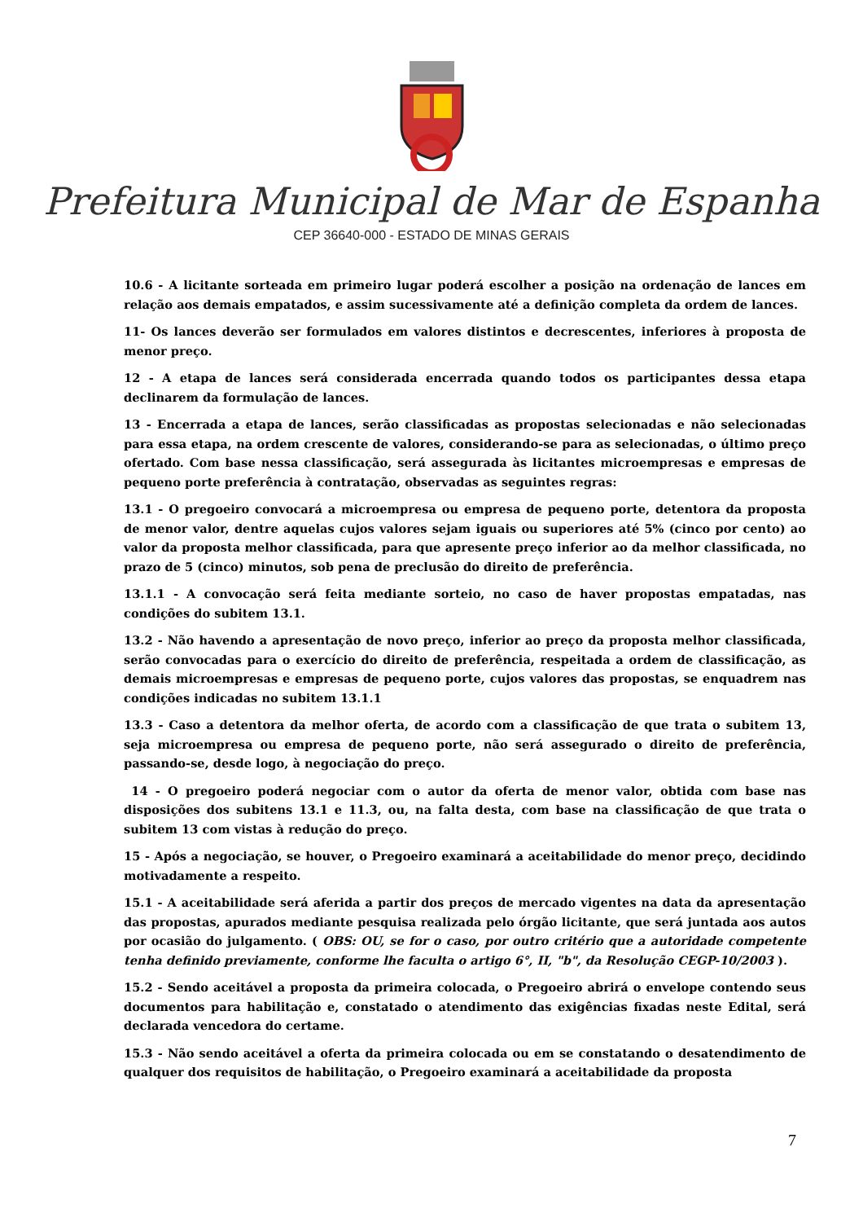Prefeitura Municipal de Mar de Espanha
CEP 36640-000 - ESTADO DE MINAS GERAIS
10.6 - A licitante sorteada em primeiro lugar poderá escolher a posição na ordenação de lances em relação aos demais empatados, e assim sucessivamente até a definição completa da ordem de lances.
11- Os lances deverão ser formulados em valores distintos e decrescentes, inferiores à proposta de menor preço.
12 - A etapa de lances será considerada encerrada quando todos os participantes dessa etapa declinarem da formulação de lances.
13 - Encerrada a etapa de lances, serão classificadas as propostas selecionadas e não selecionadas para essa etapa, na ordem crescente de valores, considerando-se para as selecionadas, o último preço ofertado. Com base nessa classificação, será assegurada às licitantes microempresas e empresas de pequeno porte preferência à contratação, observadas as seguintes regras:
13.1 - O pregoeiro convocará a microempresa ou empresa de pequeno porte, detentora da proposta de menor valor, dentre aquelas cujos valores sejam iguais ou superiores até 5% (cinco por cento) ao valor da proposta melhor classificada, para que apresente preço inferior ao da melhor classificada, no prazo de 5 (cinco) minutos, sob pena de preclusão do direito de preferência.
13.1.1 - A convocação será feita mediante sorteio, no caso de haver propostas empatadas, nas condições do subitem 13.1.
13.2 - Não havendo a apresentação de novo preço, inferior ao preço da proposta melhor classificada, serão convocadas para o exercício do direito de preferência, respeitada a ordem de classificação, as demais microempresas e empresas de pequeno porte, cujos valores das propostas, se enquadrem nas condições indicadas no subitem 13.1.1
13.3 - Caso a detentora da melhor oferta, de acordo com a classificação de que trata o subitem 13, seja microempresa ou empresa de pequeno porte, não será assegurado o direito de preferência, passando-se, desde logo, à negociação do preço.
14 - O pregoeiro poderá negociar com o autor da oferta de menor valor, obtida com base nas disposições dos subitens 13.1 e 11.3, ou, na falta desta, com base na classificação de que trata o subitem 13 com vistas à redução do preço.
15 - Após a negociação, se houver, o Pregoeiro examinará a aceitabilidade do menor preço, decidindo motivadamente a respeito.
15.1 - A aceitabilidade será aferida a partir dos preços de mercado vigentes na data da apresentação das propostas, apurados mediante pesquisa realizada pelo órgão licitante, que será juntada aos autos por ocasião do julgamento. ( OBS: OU, se for o caso, por outro critério que a autoridade competente tenha definido previamente, conforme lhe faculta o artigo 6°, II, "b", da Resolução CEGP-10/2003 ).
15.2 - Sendo aceitável a proposta da primeira colocada, o Pregoeiro abrirá o envelope contendo seus documentos para habilitação e, constatado o atendimento das exigências fixadas neste Edital, será declarada vencedora do certame.
15.3 - Não sendo aceitável a oferta da primeira colocada ou em se constatando o desatendimento de qualquer dos requisitos de habilitação, o Pregoeiro examinará a aceitabilidade da proposta
7